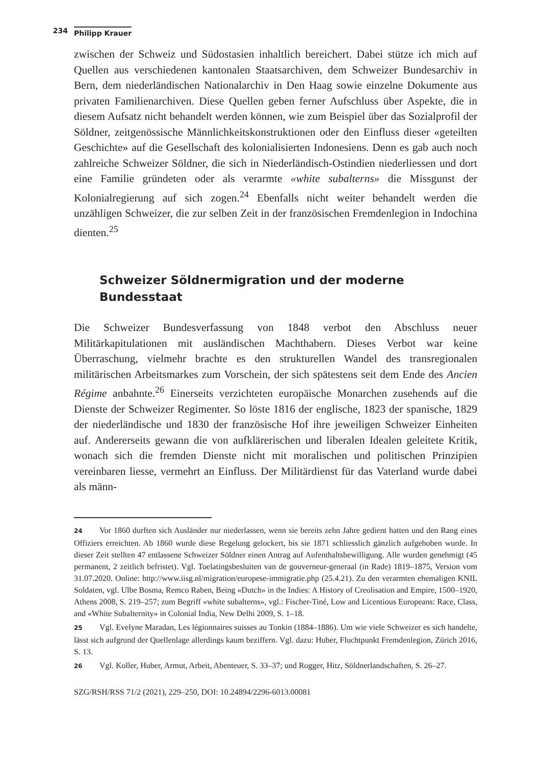234 Philipp Krauer
zwischen der Schweiz und Südostasien inhaltlich bereichert. Dabei stütze ich mich auf Quellen aus verschiedenen kantonalen Staatsarchiven, dem Schweizer Bundesarchiv in Bern, dem niederländischen Nationalarchiv in Den Haag sowie einzelne Dokumente aus privaten Familienarchiven. Diese Quellen geben ferner Aufschluss über Aspekte, die in diesem Aufsatz nicht behandelt werden können, wie zum Beispiel über das Sozialprofil der Söldner, zeitgenössische Männlichkeitskonstruktionen oder den Einfluss dieser «geteilten Geschichte» auf die Gesellschaft des kolonialisierten Indonesiens. Denn es gab auch noch zahlreiche Schweizer Söldner, die sich in Niederländisch-Ostindien niederliessen und dort eine Familie gründeten oder als verarmte «white subalterns» die Missgunst der Kolonialregierung auf sich zogen.<sup>24</sup> Ebenfalls nicht weiter behandelt werden die unzähligen Schweizer, die zur selben Zeit in der französischen Fremdenlegion in Indochina dienten.<sup>25</sup>
Schweizer Söldnermigration und der moderne Bundesstaat
Die Schweizer Bundesverfassung von 1848 verbot den Abschluss neuer Militärkapitulationen mit ausländischen Machthabern. Dieses Verbot war keine Überraschung, vielmehr brachte es den strukturellen Wandel des transregionalen militärischen Arbeitsmarkes zum Vorschein, der sich spätestens seit dem Ende des Ancien Régime anbahnte.<sup>26</sup> Einerseits verzichteten europäische Monarchen zusehends auf die Dienste der Schweizer Regimenter. So löste 1816 der englische, 1823 der spanische, 1829 der niederländische und 1830 der französische Hof ihre jeweiligen Schweizer Einheiten auf. Andererseits gewann die von aufklärerischen und liberalen Idealen geleitete Kritik, wonach sich die fremden Dienste nicht mit moralischen und politischen Prinzipien vereinbaren liesse, vermehrt an Einfluss. Der Militärdienst für das Vaterland wurde dabei als männ-
24 Vor 1860 durften sich Ausländer nur niederlassen, wenn sie bereits zehn Jahre gedient hatten und den Rang eines Offiziers erreichten. Ab 1860 wurde diese Regelung gelockert, bis sie 1871 schliesslich gänzlich aufgehoben wurde. In dieser Zeit stellten 47 entlassene Schweizer Söldner einen Antrag auf Aufenthaltsbewilligung. Alle wurden genehmigt (45 permanent, 2 zeitlich befristet). Vgl. Toelatingsbesluiten van de gouverneur-generaal (in Rade) 1819–1875, Version vom 31.07.2020. Online: http://www.iisg.nl/migration/europese-immigratie.php (25.4.21). Zu den verarmten ehemaligen KNIL Soldaten, vgl. Ulbe Bosma, Remco Raben, Being «Dutch» in the Indies: A History of Creolisation and Empire, 1500–1920, Athens 2008, S. 219–257; zum Begriff «white subalterns», vgl.: Fischer-Tiné, Low and Licentious Europeans: Race, Class, and «White Subalternity» in Colonial India, New Delhi 2009, S. 1–18.
25 Vgl. Evelyne Maradan, Les légionnaires suisses au Tonkin (1884–1886). Um wie viele Schweizer es sich handelte, lässt sich aufgrund der Quellenlage allerdings kaum beziffern. Vgl. dazu: Huber, Fluchtpunkt Fremdenlegion, Zürich 2016, S. 13.
26 Vgl. Koller, Huber, Armut, Arbeit, Abenteuer, S. 33–37; und Rogger, Hitz, Söldnerlandschaften, S. 26–27.
SZG/RSH/RSS 71/2 (2021), 229–250, DOI: 10.24894/2296-6013.00081